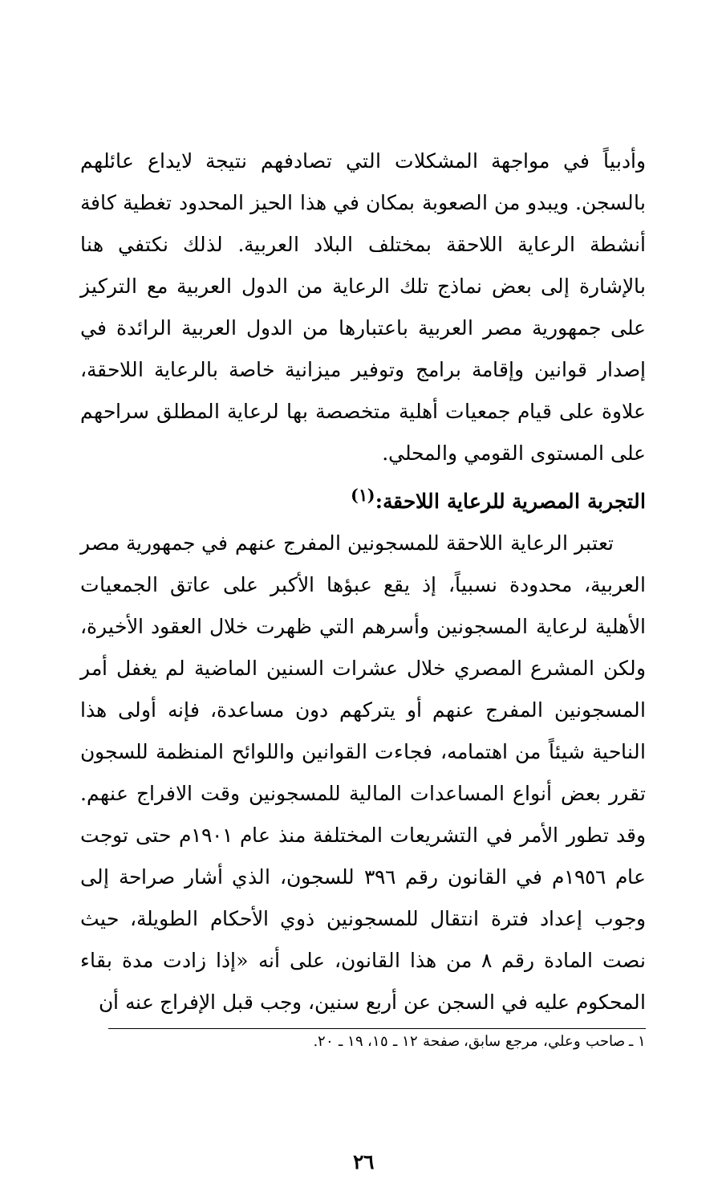وأدبياً في مواجهة المشكلات التي تصادفهم نتيجة لايداع عائلهم بالسجن. ويبدو من الصعوبة بمكان في هذا الحيز المحدود تغطية كافة أنشطة الرعاية اللاحقة بمختلف البلاد العربية. لذلك نكتفي هنا بالإشارة إلى بعض نماذج تلك الرعاية من الدول العربية مع التركيز على جمهورية مصر العربية باعتبارها من الدول العربية الرائدة في إصدار قوانين وإقامة برامج وتوفير ميزانية خاصة بالرعاية اللاحقة، علاوة على قيام جمعيات أهلية متخصصة بها لرعاية المطلق سراحهم على المستوى القومي والمحلي.
التجربة المصرية للرعاية اللاحقة:<sup>(١)</sup>
تعتبر الرعاية اللاحقة للمسجونين المفرج عنهم في جمهورية مصر العربية، محدودة نسبياً، إذ يقع عبؤها الأكبر على عاتق الجمعيات الأهلية لرعاية المسجونين وأسرهم التي ظهرت خلال العقود الأخيرة، ولكن المشرع المصري خلال عشرات السنين الماضية لم يغفل أمر المسجونين المفرج عنهم أو يتركهم دون مساعدة، فإنه أولى هذا الناحية شيئاً من اهتمامه، فجاءت القوانين واللوائح المنظمة للسجون تقرر بعض أنواع المساعدات المالية للمسجونين وقت الافراج عنهم. وقد تطور الأمر في التشريعات المختلفة منذ عام ١٩٠١م حتى توجت عام ١٩٥٦م في القانون رقم ٣٩٦ للسجون، الذي أشار صراحة إلى وجوب إعداد فترة انتقال للمسجونين ذوي الأحكام الطويلة، حيث نصت المادة رقم ٨ من هذا القانون، على أنه «إذا زادت مدة بقاء المحكوم عليه في السجن عن أربع سنين، وجب قبل الإفراج عنه أن
١ ـ صاحب وعلي، مرجع سابق، صفحة ١٢ ـ ١٥، ١٩ ـ ٢٠.
٢٦